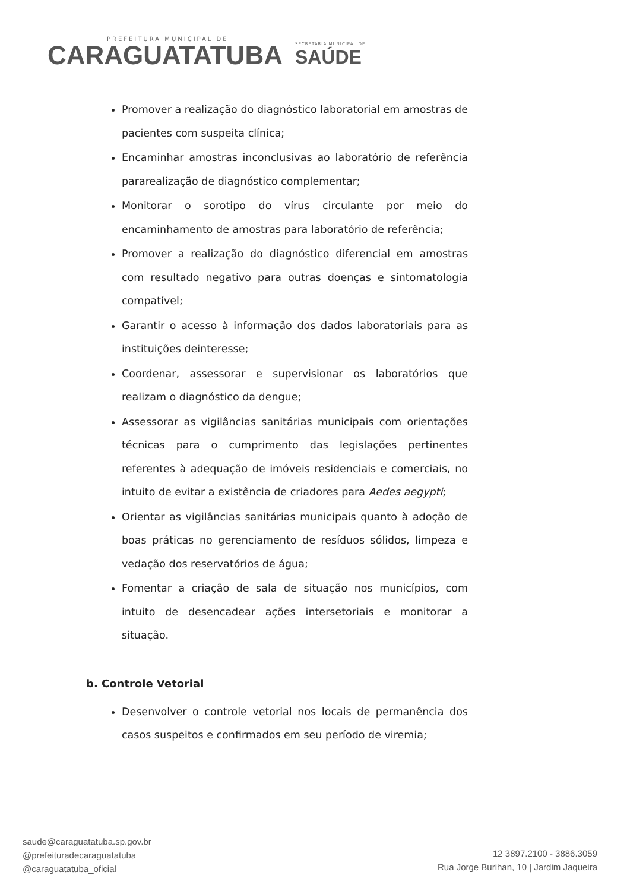PREFEITURA MUNICIPAL DE
CARAGUATATUBA
SECRETARIA MUNICIPAL DE
SAÚDE
Promover a realização do diagnóstico laboratorial em amostras de pacientes com suspeita clínica;
Encaminhar amostras inconclusivas ao laboratório de referência pararealização de diagnóstico complementar;
Monitorar o sorotipo do vírus circulante por meio do encaminhamento de amostras para laboratório de referência;
Promover a realização do diagnóstico diferencial em amostras com resultado negativo para outras doenças e sintomatologia compatível;
Garantir o acesso à informação dos dados laboratoriais para as instituições deinteresse;
Coordenar, assessorar e supervisionar os laboratórios que realizam o diagnóstico da dengue;
Assessorar as vigilâncias sanitárias municipais com orientações técnicas para o cumprimento das legislações pertinentes referentes à adequação de imóveis residenciais e comerciais, no intuito de evitar a existência de criadores para Aedes aegypti;
Orientar as vigilâncias sanitárias municipais quanto à adoção de boas práticas no gerenciamento de resíduos sólidos, limpeza e vedação dos reservatórios de água;
Fomentar a criação de sala de situação nos municípios, com intuito de desencadear ações intersetoriais e monitorar a situação.
b. Controle Vetorial
Desenvolver o controle vetorial nos locais de permanência dos casos suspeitos e confirmados em seu período de viremia;
saude@caraguatatuba.sp.gov.br
@prefeituradecaraguatatuba
@caraguatatuba_oficial
12 3897.2100 - 3886.3059
Rua Jorge Burihan, 10 | Jardim Jaqueira